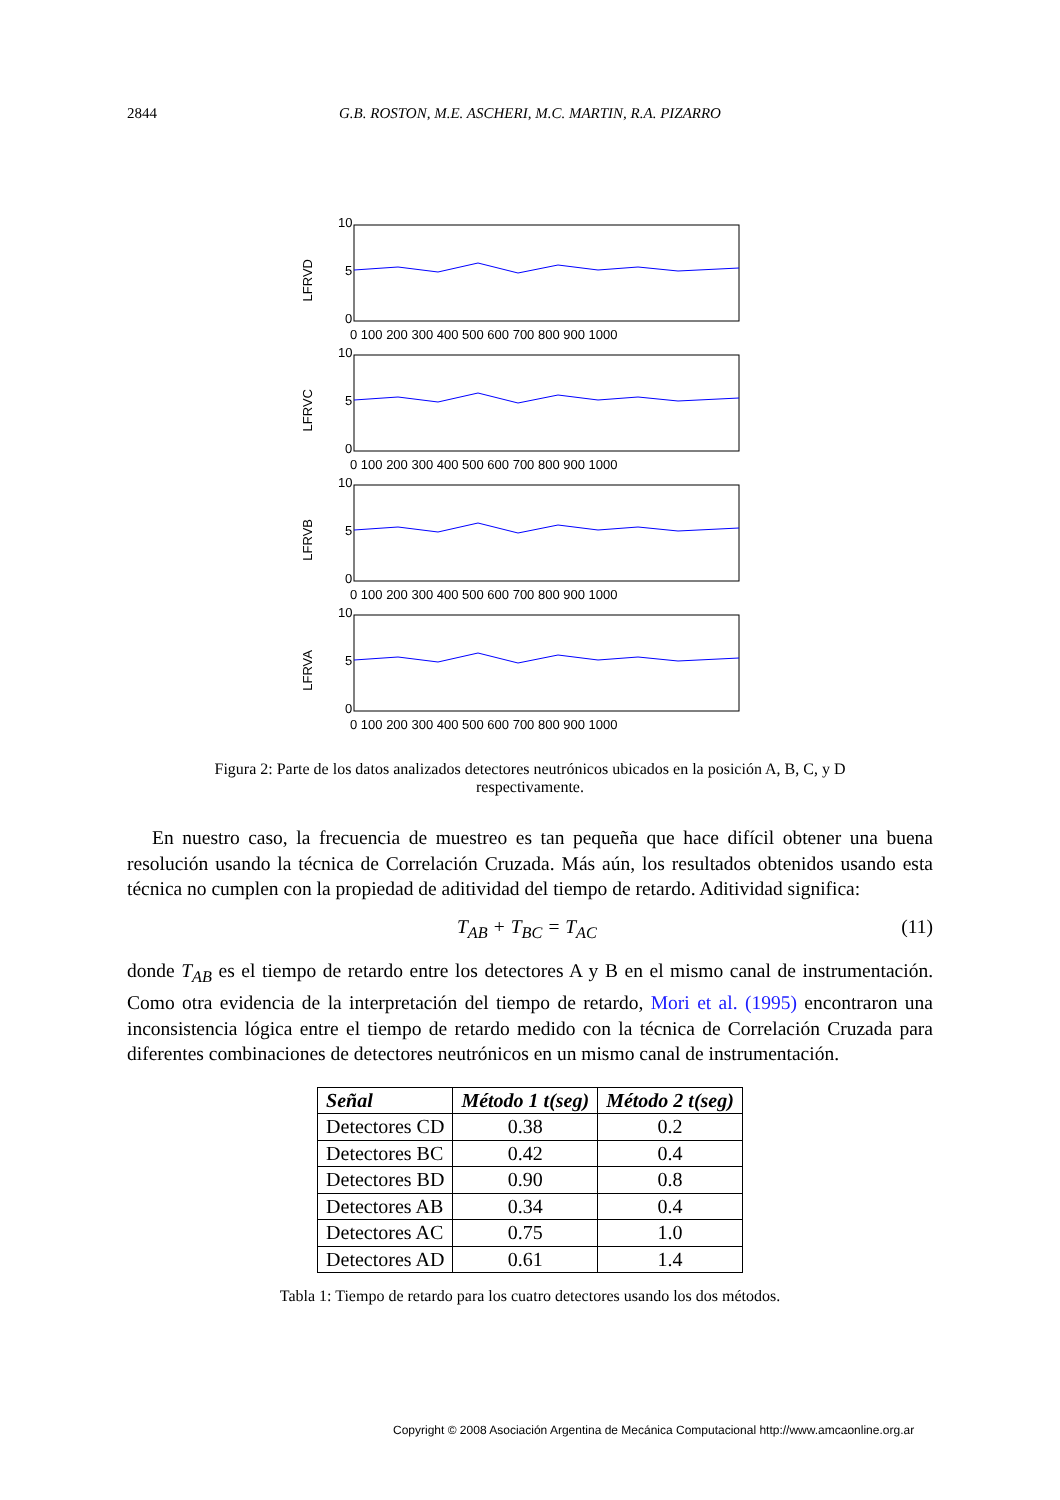2844 G.B. ROSTON, M.E. ASCHERI, M.C. MARTIN, R.A. PIZARRO
LFRVD
10
5
0
0 100 200 300 400 500 600 700 800 900 1000
LFRVC
10
5
0
0 100 200 300 400 500 600 700 800 900 1000
LFRVB
10
5
0
0 100 200 300 400 500 600 700 800 900 1000
LFRVA
10
5
0
0 100 200 300 400 500 600 700 800 900 1000
Figura 2: Parte de los datos analizados detectores neutrónicos ubicados en la posición A, B, C, y D respectivamente.
En nuestro caso, la frecuencia de muestreo es tan pequeña que hace difícil obtener una buena resolución usando la técnica de Correlación Cruzada. Más aún, los resultados obtenidos usando esta técnica no cumplen con la propiedad de aditividad del tiempo de retardo. Aditividad significa:
T<sub>AB</sub> + T<sub>BC</sub> = T<sub>AC</sub> (11)
donde T<sub>AB</sub> es el tiempo de retardo entre los detectores A y B en el mismo canal de instrumentación. Como otra evidencia de la interpretación del tiempo de retardo, Mori et al. (1995) encontraron una inconsistencia lógica entre el tiempo de retardo medido con la técnica de Correlación Cruzada para diferentes combinaciones de detectores neutrónicos en un mismo canal de instrumentación.
| Señal | Método 1 t(seg) | Método 2 t(seg) |
| --- | --- | --- |
| Detectores CD | 0.38 | 0.2 |
| Detectores BC | 0.42 | 0.4 |
| Detectores BD | 0.90 | 0.8 |
| Detectores AB | 0.34 | 0.4 |
| Detectores AC | 0.75 | 1.0 |
| Detectores AD | 0.61 | 1.4 |
Tabla 1: Tiempo de retardo para los cuatro detectores usando los dos métodos.
Copyright © 2008 Asociación Argentina de Mecánica Computacional http://www.amcaonline.org.ar